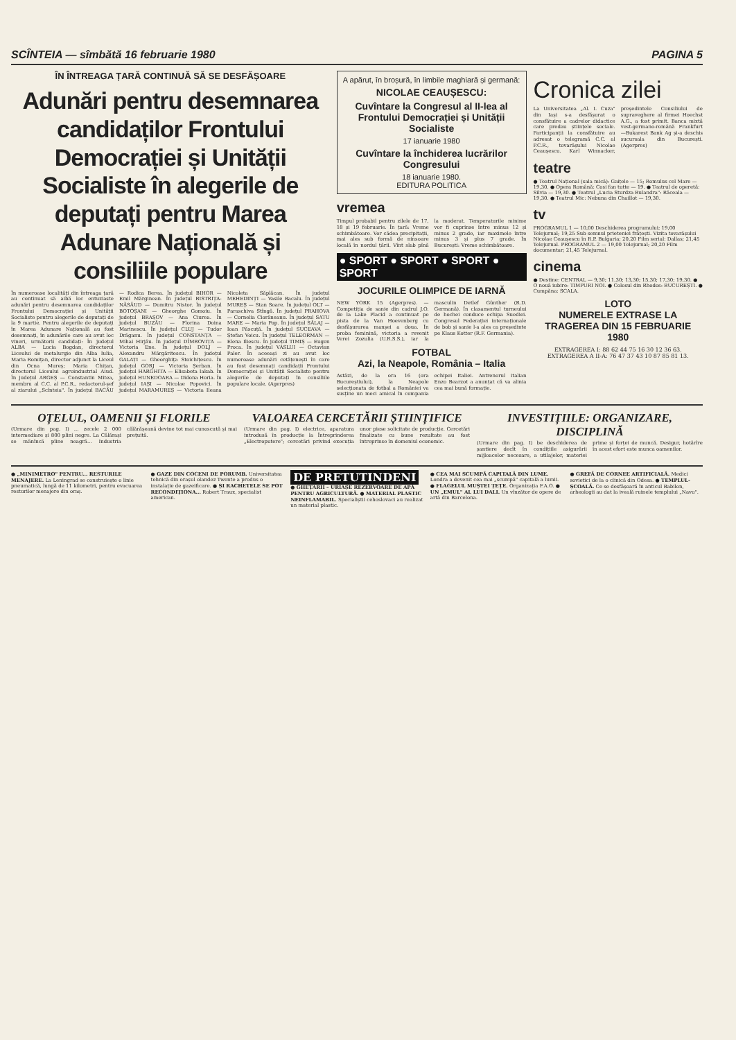SCÎNTEIA — sîmbătă 16 februarie 1980 PAGINA 5
ÎN ÎNTREAGA ȚARĂ CONTINUĂ SĂ SE DESFĂȘOARE
Adunări pentru desemnarea candidaților Frontului Democrației și Unității Socialiste în alegerile de deputați pentru Marea Adunare Națională și consiliile populare
În numeroase localități din întreaga țară au continuat să aibă loc entuziaste adunări pentru desemnarea candidaților Frontului Democrației și Unității Socialiste pentru alegerile de deputați de la 9 martie. Pentru alegerile de deputați în Marea Adunare Națională au fost desemnați, în adunările care au avut loc vineri, următorii candidați: În județul ALBA — Lucia Bogdan, directorul Liceului de metalurgie din Alba Iulia, Maria Romițan, director adjunct la Liceul din Ocna Mureș; Maria Chițan, directorul Liceului agroindustrial Aiud. În județul ARGEȘ — Constantin Mitea, membru al C.C. al P.C.R., redactorul-șef al ziarului „Scînteia". În județul BACĂU — Rodica Berea. În județul BIHOR — Emil Mărginean. În județul BISTRIȚA-NĂSĂUD — Dumitru Nistor. În județul BOTOȘANI — Gheorghe Gomoiu. În județul BRAȘOV — Ana Ciurea. În județul BUZĂU — Florina Doina Marinescu. În județul CLUJ — Tudor Drăganu. În județul CONSTANȚA — Mihai Hirjău. În județul DÎMBOVIȚA — Victoria Ene. În județul DOLJ — Alexandru Mărgăritescu. În județul GALAȚI — Gheorghița Stoichițescu. În județul GORJ — Victoria Șerban. În județul HARGHITA — Elisabeta Iakab. În județul HUNEDOARA — Didona Horia. În județul IAȘI — Nicolae Popovici. În județul MARAMUREȘ — Victoria Ileana Nicoleta Săplăcan. În județul MEHEDINȚI — Vasile Bacalu. În județul MUREȘ — Stan Soare. În județul OLT — Paraschiva Stîngă. În județul PRAHOVA — Cornelia Ciorăneanu. În județul SATU MARE — Maria Pop. În județul SĂLAJ — Ioan Păscuță. În județul SUCEAVA — Ștefan Voicu. În județul TELEORMAN — Elena Iliescu. În județul TIMIȘ — Eugen Proca. În județul VASLUI — Octavian Paler. În aceeași zi au avut loc numeroase adunări cetățenești în care au fost desemnați candidații Frontului Democrației și Unității Socialiste pentru alegerile de deputați în consiliile populare locale. (Agerpres)
A apărut, în broșură, în limbile maghiară și germană:
NICOLAE CEAUȘESCU:
Cuvîntare la Congresul al II-lea al Frontului Democrației și Unității Socialiste
17 ianuarie 1980
Cuvîntare la închiderea lucrărilor Congresului
18 ianuarie 1980.
EDITURA POLITICA
vremea
Timpul probabil pentru zilele de 17, 18 și 19 februarie. În țară: Vreme schimbătoare. Vor cădea precipitații, mai ales sub formă de ninsoare locală în nordul țării. Vînt slab pînă la moderat. Temperaturile minime vor fi cuprinse între minus 12 și minus 2 grade, iar maximele între minus 3 și plus 7 grade. În București: Vreme schimbătoare.
● SPORT ● SPORT ● SPORT ● SPORT
JOCURILE OLIMPICE DE IARNĂ
NEW YORK 15 (Agerpres). — Competiția de sanie din cadrul J.O. de la Lake Placid a continuat pe pista de la Van Hoevenberg cu desfășurarea manșei a doua. În proba feminină, victoria a revenit Verei Zozulia (U.R.S.S.), iar la masculin Detlef Günther (R.D. Germană). În clasamentul turneului de hochei conduce echipa Suediei. Congresul Federației internaționale de bob și sanie l-a ales ca președinte pe Klaus Kotter (R.F. Germania).
FOTBAL
Azi, la Neapole, România – Italia
Astăzi, de la ora 16 (ora Bucureștiului), la Neapole selecționata de fotbal a României va susține un meci amical în compania echipei Italiei. Antrenorul italian Enzo Bearzot a anunțat că va alinia cea mai bună formație.
Cronica zilei
La Universitatea „Al. I. Cuza" din Iași s-a desfășurat o consfătuire a cadrelor didactice care predau științele sociale. Participanții la consfătuire au adresat o telegramă C.C. al P.C.R., tovarășului Nicolae Ceaușescu. Karl Winnacker, președintele Consiliului de supraveghere al firmei Hoechst A.G., a fost primit. Banca mixtă vest-germano-română Frankfurt—Bukarest Bank Ag și-a deschis sucursala din București. (Agerpres)
teatre
● Teatrul Național (sala mică): Gaițele — 15; Romulus cel Mare — 19,30. ● Opera Română: Cosi fan tutte — 19. ● Teatrul de operetă: Silvia — 19,30. ● Teatrul „Lucia Sturdza Bulandra": Răceala — 19,30. ● Teatrul Mic: Nebuna din Chaillot — 19,30.
tv
PROGRAMUL 1 — 10,00 Deschiderea programului; 19,00 Telejurnal; 19,25 Sub semnul prieteniei frățești. Vizita tovarășului Nicolae Ceaușescu în R.P. Bulgaria; 20,20 Film serial: Dallas; 21,45 Telejurnal. PROGRAMUL 2 — 19,00 Telejurnal; 20,20 Film documentar; 21,45 Telejurnal.
cinema
● Destine: CENTRAL — 9,30; 11,30; 13,30; 15,30; 17,30; 19,30. ● O nouă iubire: TIMPURI NOI. ● Colosul din Rhodos: BUCUREȘTI. ● Cumpăna: SCALA.
LOTO
NUMERELE EXTRASE LA TRAGEREA DIN 15 FEBRUARIE 1980
EXTRAGEREA I: 88 62 44 75 16 30 12 36 63.
EXTRAGEREA A II-A: 76 47 37 43 10 87 85 81 13.
OȚELUL, OAMENII ȘI FLORILE
(Urmare din pag. I) ... zecele 2 000 intermediare și 800 plini negre. La Călărași se mănîncă pîine neagră... Industria călărășeană devine tot mai cunoscută și mai prețuită.
VALOAREA CERCETĂRII ȘTIINȚIFICE
(Urmare din pag. I) electrice, aparatura introdusă în producție la Întreprinderea „Electroputere"; cercetări privind execuția unor piese solicitate de producție. Cercetări finalizate cu bune rezultate au fost întreprinse în domeniul economic.
INVESTIȚIILE: ORGANIZARE, DISCIPLINĂ
(Urmare din pag. I) be deschiderea de șantiere decît în condițiile asigurării mijloacelor necesare, a utilajelor, materiei prime și forței de muncă. Desigur, hotărîre în acest efort este munca oamenilor.
● „MINIMETRO" PENTRU... RESTURILE MENAJERE. La Leningrad se construiește o linie pneumatică, lungă de 11 kilometri, pentru evacuarea resturilor menajere din oraș.
● GAZE DIN COCENI DE PORUMB. Universitatea tehnică din orașul olandez Twente a produs o instalație de gazeificare. ● ȘI RACHETELE SE POT RECONDIȚIONA... Robert Traux, specialist american.
DE PRETUTINDENI
● GHEȚARII – URIAȘE REZERVOARE DE APĂ PENTRU AGRICULTURĂ. ● MATERIAL PLASTIC NEINFLAMABIL. Specialiștii cehoslovaci au realizat un material plastic.
● CEA MAI SCUMPĂ CAPITALĂ DIN LUME. Londra a devenit cea mai „scumpă" capitală a lumii. ● FLAGELUL MUȘTEI ȚEȚE. Organizația F.A.O. ● UN „EMUL" AL LUI DALI. Un vînzător de opere de artă din Barcelona.
● GREFĂ DE CORNEE ARTIFICIALĂ. Medici sovietici de la o clinică din Odesa. ● TEMPLUL-ȘCOALĂ. Ce se desfășoară în anticul Babilon, arheologii au dat la iveală ruinele templului „Navu".